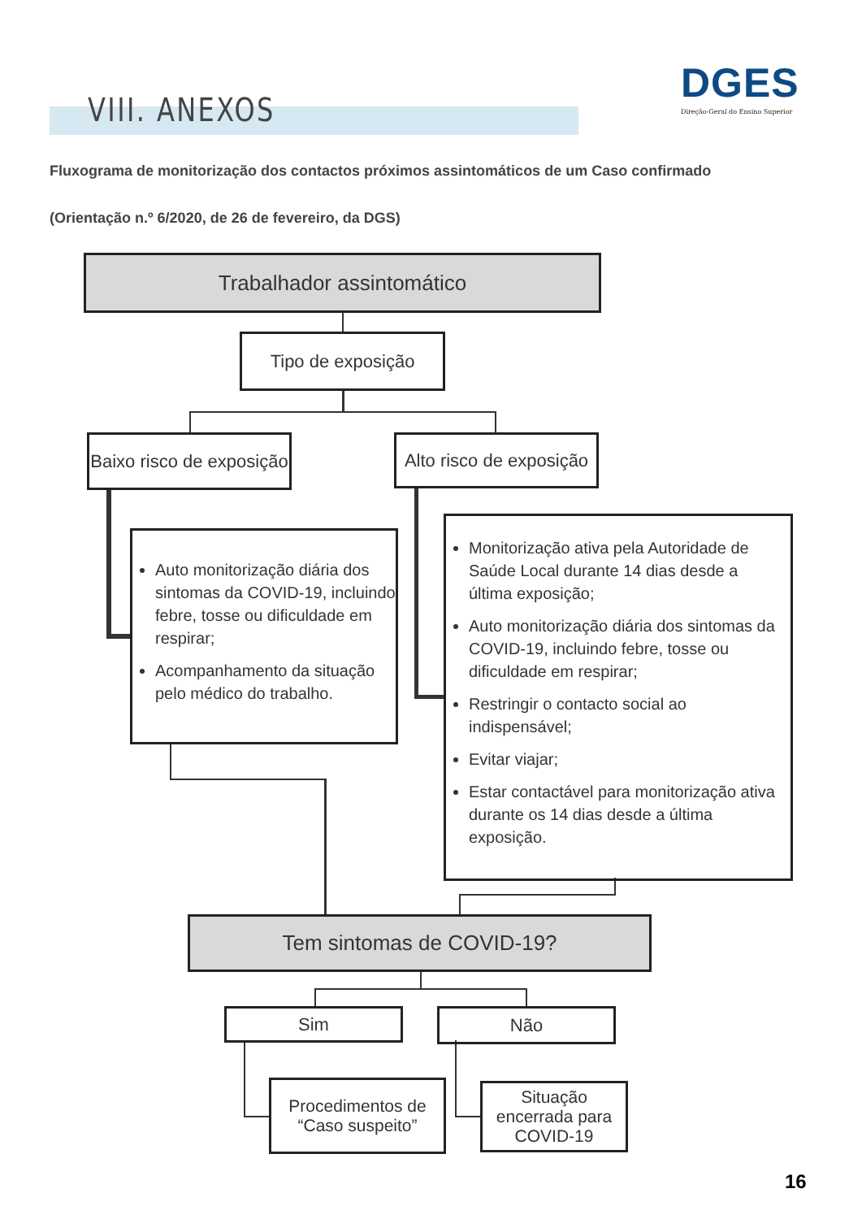DGES
Direção-Geral do Ensino Superior
VIII. ANEXOS
Fluxograma de monitorização dos contactos próximos assintomáticos de um Caso confirmado
(Orientação n.º 6/2020, de 26 de fevereiro, da DGS)
Trabalhador assintomático
Tipo de exposição
Baixo risco de exposição
Alto risco de exposição
Auto monitorização diária dos sintomas da COVID-19, incluindo febre, tosse ou dificuldade em respirar;
Acompanhamento da situação pelo médico do trabalho.
Monitorização ativa pela Autoridade de Saúde Local durante 14 dias desde a última exposição;
Auto monitorização diária dos sintomas da COVID-19, incluindo febre, tosse ou dificuldade em respirar;
Restringir o contacto social ao indispensável;
Evitar viajar;
Estar contactável para monitorização ativa durante os 14 dias desde a última exposição.
Tem sintomas de COVID-19?
Sim Não
Procedimentos de “Caso suspeito”
Situação encerrada para COVID-19
16